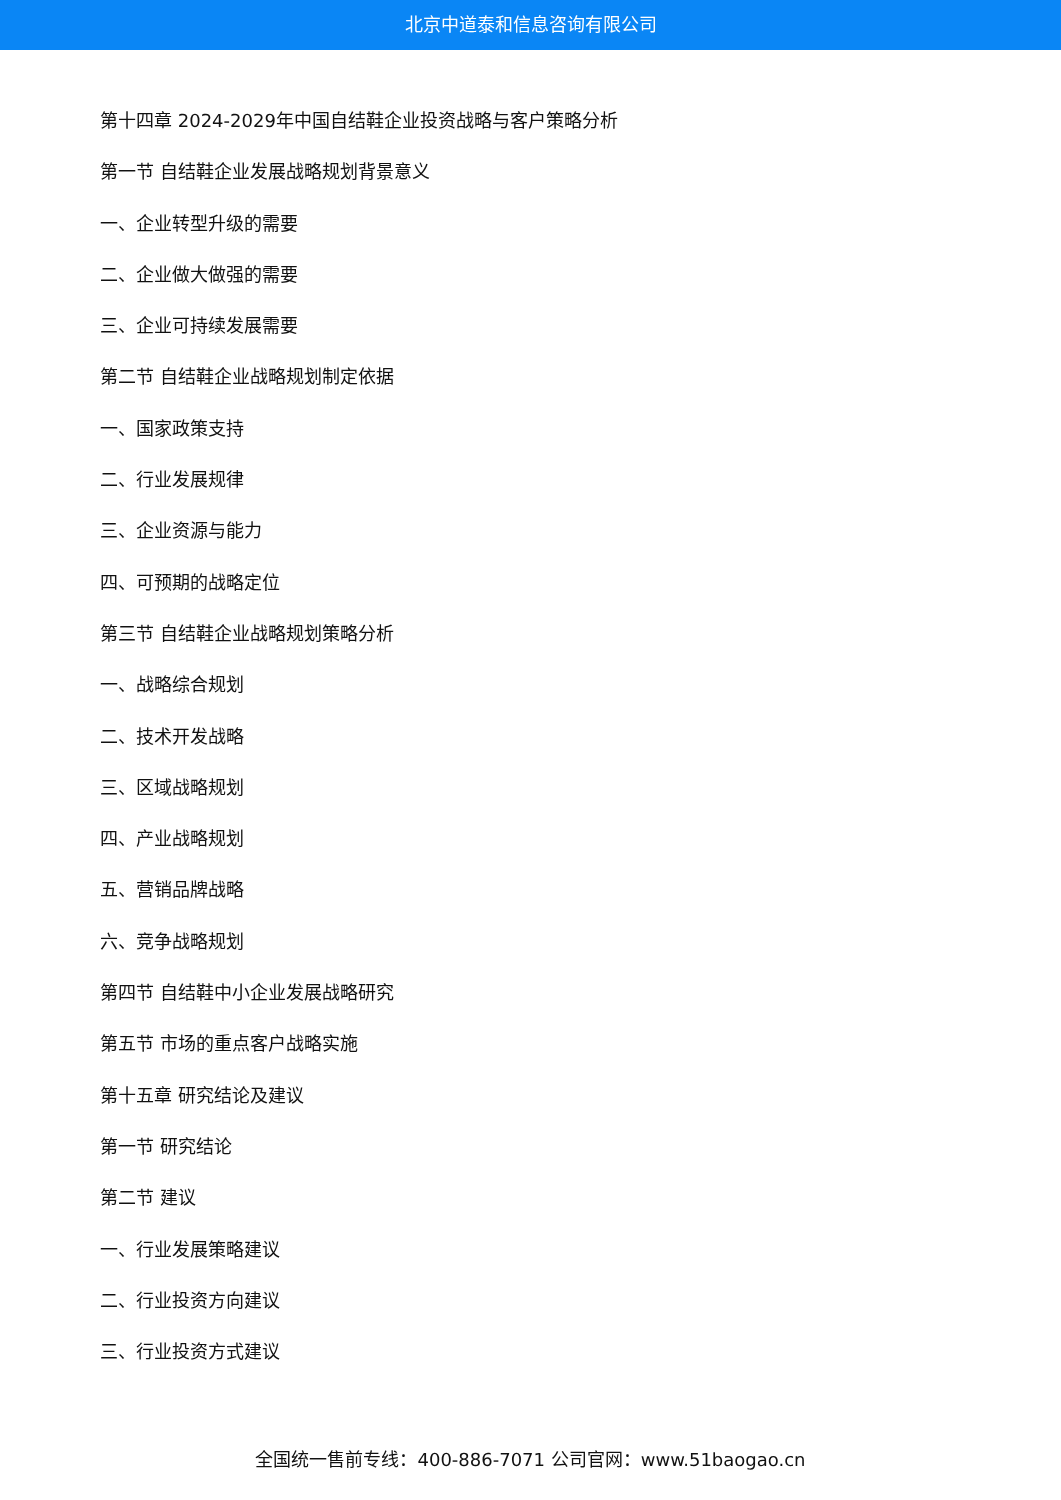北京中道泰和信息咨询有限公司
第十四章 2024-2029年中国自结鞋企业投资战略与客户策略分析
第一节 自结鞋企业发展战略规划背景意义
一、企业转型升级的需要
二、企业做大做强的需要
三、企业可持续发展需要
第二节 自结鞋企业战略规划制定依据
一、国家政策支持
二、行业发展规律
三、企业资源与能力
四、可预期的战略定位
第三节 自结鞋企业战略规划策略分析
一、战略综合规划
二、技术开发战略
三、区域战略规划
四、产业战略规划
五、营销品牌战略
六、竞争战略规划
第四节 自结鞋中小企业发展战略研究
第五节 市场的重点客户战略实施
第十五章 研究结论及建议
第一节 研究结论
第二节 建议
一、行业发展策略建议
二、行业投资方向建议
三、行业投资方式建议
全国统一售前专线：400-886-7071 公司官网：www.51baogao.cn